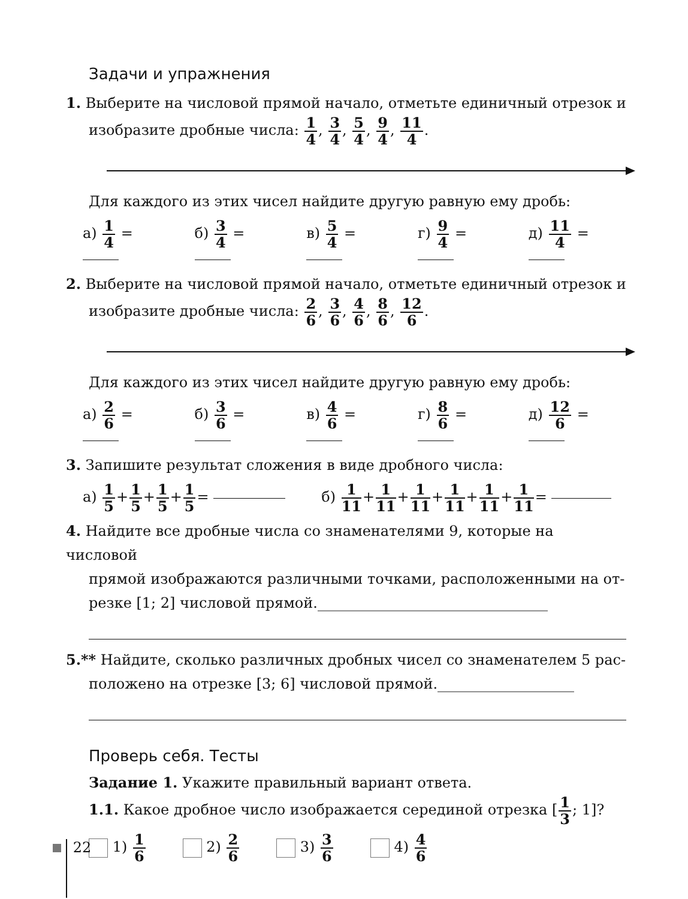Задачи и упражнения
1. Выберите на числовой прямой начало, отметьте единичный отрезок и
изобразите дробные числа: 1 4, 3 4, 5 4, 9 4, 11 4.
Для каждого из этих чисел найдите другую равную ему дробь:
а) 1 4 = б) 3 4 = в) 5 4 = г) 9 4 = д) 11 4 =
2. Выберите на числовой прямой начало, отметьте единичный отрезок и
изобразите дробные числа: 2 6, 3 6, 4 6, 8 6, 12 6.
Для каждого из этих чисел найдите другую равную ему дробь:
а) 2 6 = б) 3 6 = в) 4 6 = г) 8 6 = д) 12 6 =
3. Запишите результат сложения в виде дробного числа:
а) 1 5+1 5+1 5+1 5= б) 1 11+1 11+1 11+1 11+1 11+1 11=
4. Найдите все дробные числа со знаменателями 9, которые на числовой
прямой изображаются различными точками, расположенными на от-
резке [1; 2] числовой прямой.________________________________
5.** Найдите, сколько различных дробных чисел со знаменателем 5 рас-
положено на отрезке [3; 6] числовой прямой.___________________
Проверь себя. Тесты
Задание 1. Укажите правильный вариант ответа.
1.1. Какое дробное число изображается серединой отрезка [1 3; 1]?
1) 1 6 2) 2 6 3) 3 6 4) 4 6
22